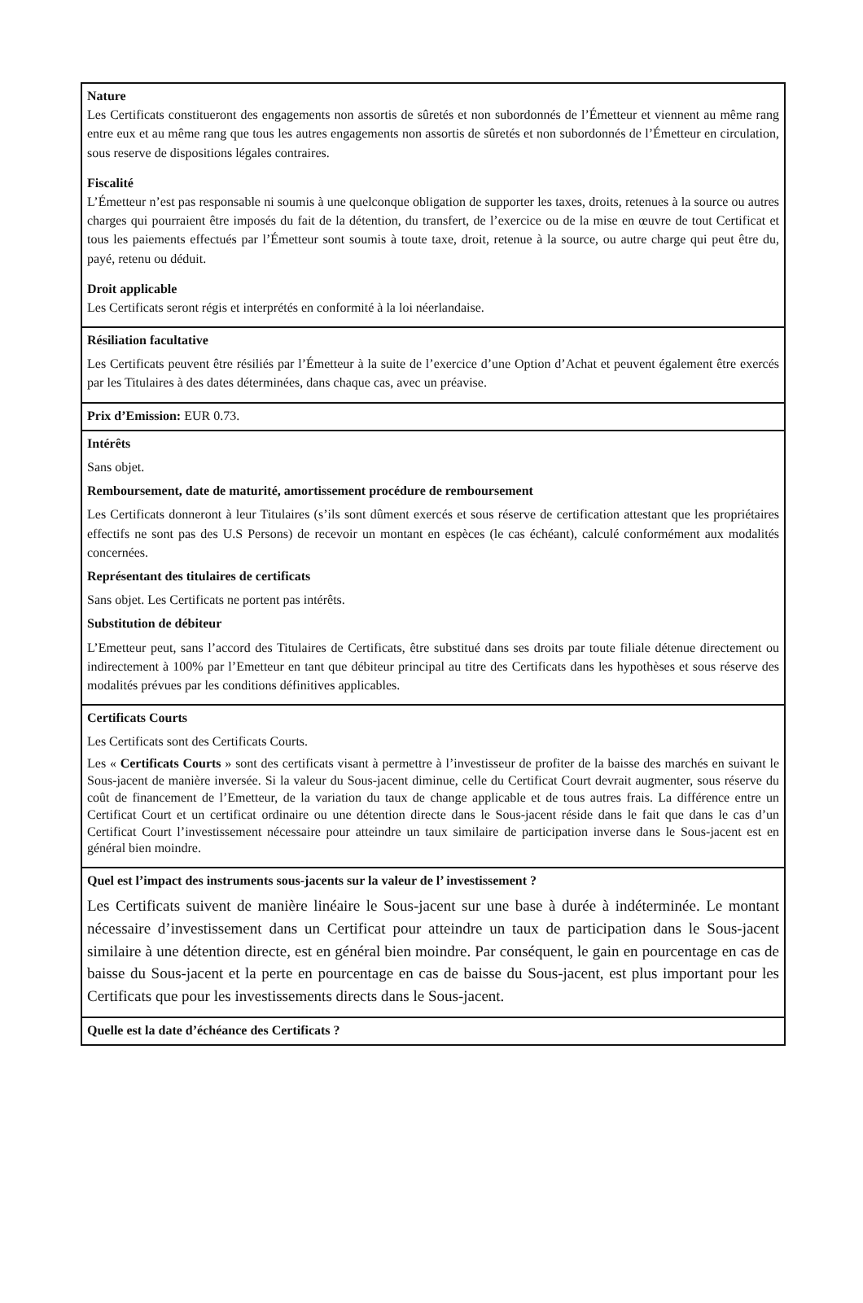| Nature Les Certificats constitueront des engagements non assortis de sûretés et non subordonnés de l’Émetteur et viennent au même rang entre eux et au même rang que tous les autres engagements non assortis de sûretés et non subordonnés de l’Émetteur en circulation, sous reserve de dispositions légales contraires. Fiscalité L’Émetteur n’est pas responsable ni soumis à une quelconque obligation de supporter les taxes, droits, retenues à la source ou autres charges qui pourraient être imposés du fait de la détention, du transfert, de l’exercice ou de la mise en œuvre de tout Certificat et tous les paiements effectués par l’Émetteur sont soumis à toute taxe, droit, retenue à la source, ou autre charge qui peut être du, payé, retenu ou déduit. Droit applicable Les Certificats seront régis et interprétés en conformité à la loi néerlandaise. |
| Résiliation facultative Les Certificats peuvent être résiliés par l’Émetteur à la suite de l’exercice d’une Option d’Achat et peuvent également être exercés par les Titulaires à des dates déterminées, dans chaque cas, avec un préavise. |
| Prix d’Emission: EUR 0.73. |
| Intérêts Sans objet. Remboursement, date de maturité, amortissement procédure de remboursement Les Certificats donneront à leur Titulaires (s’ils sont dûment exercés et sous réserve de certification attestant que les propriétaires effectifs ne sont pas des U.S Persons) de recevoir un montant en espèces (le cas échéant), calculé conformément aux modalités concernées. Représentant des titulaires de certificats Sans objet. Les Certificats ne portent pas intérêts. Substitution de débiteur L’Emetteur peut, sans l’accord des Titulaires de Certificats, être substitué dans ses droits par toute filiale détenue directement ou indirectement à 100% par l’Emetteur en tant que débiteur principal au titre des Certificats dans les hypothèses et sous réserve des modalités prévues par les conditions définitives applicables. |
| Certificats Courts Les Certificats sont des Certificats Courts. Les « Certificats Courts » sont des certificats visant à permettre à l’investisseur de profiter de la baisse des marchés en suivant le Sous-jacent de manière inversée. Si la valeur du Sous-jacent diminue, celle du Certificat Court devrait augmenter, sous réserve du coût de financement de l’Emetteur, de la variation du taux de change applicable et de tous autres frais. La différence entre un Certificat Court et un certificat ordinaire ou une détention directe dans le Sous-jacent réside dans le fait que dans le cas d’un Certificat Court l’investissement nécessaire pour atteindre un taux similaire de participation inverse dans le Sous-jacent est en général bien moindre. |
| Quel est l’impact des instruments sous-jacents sur la valeur de l’ investissement ? Les Certificats suivent de manière linéaire le Sous-jacent sur une base à durée à indéterminée. Le montant nécessaire d’investissement dans un Certificat pour atteindre un taux de participation dans le Sous-jacent similaire à une détention directe, est en général bien moindre. Par conséquent, le gain en pourcentage en cas de baisse du Sous-jacent et la perte en pourcentage en cas de baisse du Sous-jacent, est plus important pour les Certificats que pour les investissements directs dans le Sous-jacent. |
| Quelle est la date d’échéance des Certificats ? |